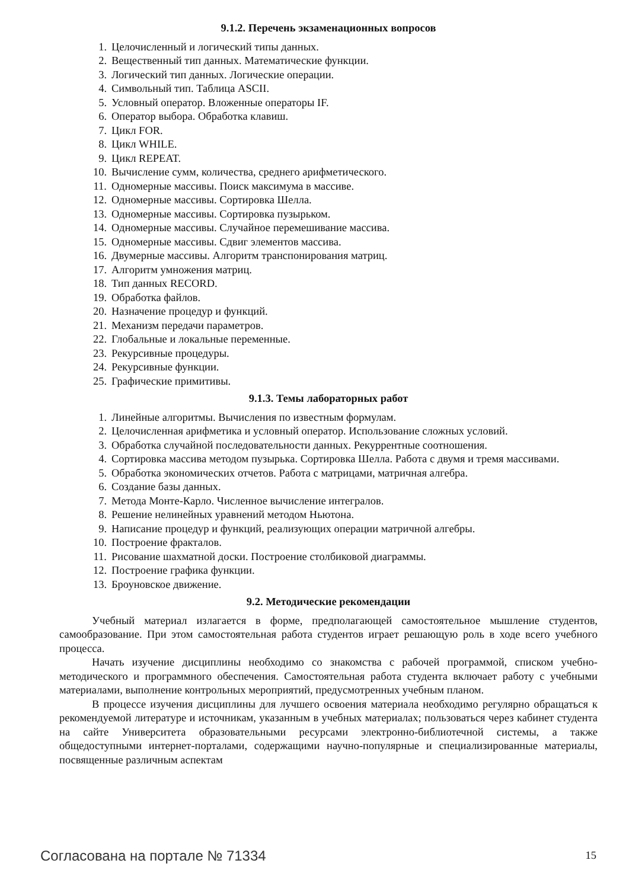9.1.2. Перечень экзаменационных вопросов
1. Целочисленный и логический типы данных.
2. Вещественный тип данных. Математические функции.
3. Логический тип данных. Логические операции.
4. Символьный тип. Таблица ASCII.
5. Условный оператор. Вложенные операторы IF.
6. Оператор выбора. Обработка клавиш.
7. Цикл FOR.
8. Цикл WHILE.
9. Цикл REPEAT.
10. Вычисление сумм, количества, среднего арифметического.
11. Одномерные массивы. Поиск максимума в массиве.
12. Одномерные массивы. Сортировка Шелла.
13. Одномерные массивы. Сортировка пузырьком.
14. Одномерные массивы. Случайное перемешивание массива.
15. Одномерные массивы. Сдвиг элементов массива.
16. Двумерные массивы. Алгоритм транспонирования матриц.
17. Алгоритм умножения матриц.
18. Тип данных RECORD.
19. Обработка файлов.
20. Назначение процедур и функций.
21. Механизм передачи параметров.
22. Глобальные и локальные переменные.
23. Рекурсивные процедуры.
24. Рекурсивные функции.
25. Графические примитивы.
9.1.3. Темы лабораторных работ
1. Линейные алгоритмы. Вычисления по известным формулам.
2. Целочисленная арифметика и условный оператор. Использование сложных условий.
3. Обработка случайной последовательности данных. Рекуррентные соотношения.
4. Сортировка массива методом пузырька. Сортировка Шелла. Работа с двумя и тремя массивами.
5. Обработка экономических отчетов. Работа с матрицами, матричная алгебра.
6. Создание базы данных.
7. Метода Монте-Карло. Численное вычисление интегралов.
8. Решение нелинейных уравнений методом Ньютона.
9. Написание процедур и функций, реализующих операции матричной алгебры.
10. Построение фракталов.
11. Рисование шахматной доски. Построение столбиковой диаграммы.
12. Построение графика функции.
13. Броуновское движение.
9.2. Методические рекомендации
Учебный материал излагается в форме, предполагающей самостоятельное мышление студентов, самообразование. При этом самостоятельная работа студентов играет решающую роль в ходе всего учебного процесса.
Начать изучение дисциплины необходимо со знакомства с рабочей программой, списком учебно-методического и программного обеспечения. Самостоятельная работа студента включает работу с учебными материалами, выполнение контрольных мероприятий, предусмотренных учебным планом.
В процессе изучения дисциплины для лучшего освоения материала необходимо регулярно обращаться к рекомендуемой литературе и источникам, указанным в учебных материалах; пользоваться через кабинет студента на сайте Университета образовательными ресурсами электронно-библиотечной системы, а также общедоступными интернет-порталами, содержащими научно-популярные и специализированные материалы, посвященные различным аспектам
Согласована на портале № 71334 15